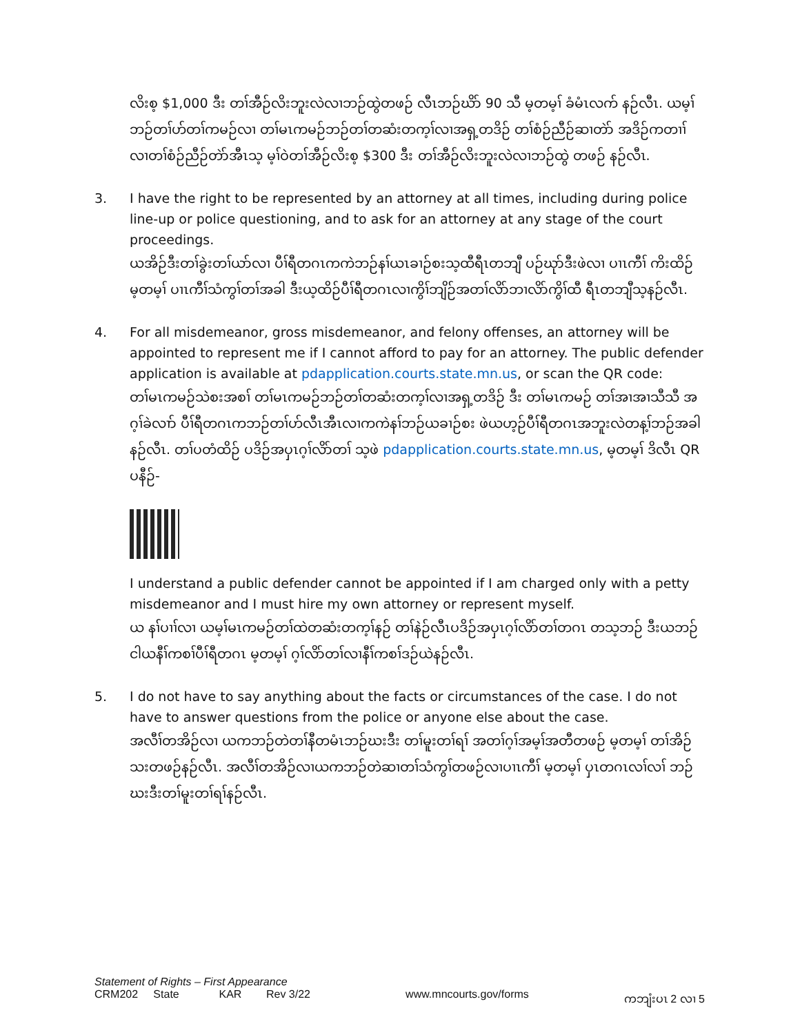လိးစ့ $1,000 ဒီး တၢ်အီဉ်လိးဘူးလဲလၢဘဉ်ထွဲတဖဉ် လီၤဘဉ်ဃိာ် 90 သီ မ့တမ့ၢ် ခံမံၤလက် နဉ်လီၤ. ယမ့ၢ်ဘဉ်တၢ်ဟ်တၢ်ကမဉ်လၢ တၢ်မၤကမဉ်ဘဉ်တၢ်တဆံးတက့ၢ်လၢအရှ့တဒိဉ် တၢ်စံဉ်ညီဉ်ဆၢတဲာ် အဒိဉ်ကတၢၢ်လၢတၢ်စံဉ်ညီဉ်တဲာ်အီၤသ့ မ့ၢ်ဝဲတၢ်အီဉ်လိးစ့ $300 ဒီး တၢ်အီဉ်လိးဘူးလဲလၢဘဉ်ထွဲ တဖဉ် နဉ်လီၤ.
3. I have the right to be represented by an attorney at all times, including during police line-up or police questioning, and to ask for an attorney at any stage of the court proceedings.
ယအိဉ်ဒီးတၢ်ခွဲးတၢ်ယာ်လၢ ပီၢ်ရီတဂၤကကဲဘဉ်နၢ်ယၤခၢဉ်စးသ့ထီရီၤတဘျီ ပဉ်ဃုာ်ဒီးဖဲလၢ ပၢၤကီၢ် ကိးထိဉ် မ့တမ့ၢ် ပၢၤကီၢ်သံကွၢ်တၢ်အခါ ဒီးယ့ထိဉ်ပီၢ်ရီတဂၤလၢကွိၢ်ဘျိဉ်အတၢ်လိာ်ဘၢလိာ်ကွိၢ်ထီ ရီၤတဘျီသ့နဉ်လီၤ.
4. For all misdemeanor, gross misdemeanor, and felony offenses, an attorney will be appointed to represent me if I cannot afford to pay for an attorney. The public defender application is available at pdapplication.courts.state.mn.us, or scan the QR code:
တၢ်မၤကမဉ်သဲစးအစၢ် တၢ်မၤကမဉ်ဘဉ်တၢ်တဆံးတက့ၢ်လၢအရှ့တဒိဉ် ဒီး တၢ်မၤကမဉ် တၢ်အၢအၢသီသီ အဂ့ၢ်ခဲလၢာ် ပီၢ်ရီတဂၤကဘဉ်တၢ်ဟ်လီၤအီၤလၢကကဲနၢ်ဘဉ်ယခၢဉ်စး ဖဲယဟ့ဉ်ပီၢ်ရီတဂၤအဘူးလဲတန့ၢ်ဘဉ်အခါနဉ်လီၤ. တၢ်ပတံထိဉ် ပဒိဉ်အပှၤဂ့ၢ်လိာ်တၢ် သ့ဖဲ pdapplication.courts.state.mn.us, မ့တမ့ၢ် ဒိလီၤ QR ပနီဉ်-
I understand a public defender cannot be appointed if I am charged only with a petty misdemeanor and I must hire my own attorney or represent myself.
ယ နၢ်ပၢၢ်လၢ ယမ့ၢ်မၤကမဉ်တၢ်ထဲတဆံးတက့ၢ်နဉ် တၢ်နဲဉ်လီၤပဒိဉ်အပှၤဂ့ၢ်လိာ်တၢ်တဂၤ တသ့ဘဉ် ဒီးယဘဉ်ငါယနီၢ်ကစၢ်ပီၢ်ရီတဂၤ မ့တမ့ၢ် ဂ့ၢ်လိာ်တၢ်လၢနီၢ်ကစၢ်ဒဉ်ယဲနဉ်လီၤ.
5. I do not have to say anything about the facts or circumstances of the case. I do not have to answer questions from the police or anyone else about the case.
အလီၢ်တအိဉ်လၢ ယကဘဉ်တဲတၢ်နီတမံၤဘဉ်ဃးဒီး တၢ်မူးတၢ်ရၢ် အတၢ်ဂ့ၢ်အမ့ၢ်အတီတဖဉ် မ့တမ့ၢ် တၢ်အိဉ်သးတဖဉ်နဉ်လီၤ. အလီၢ်တအိဉ်လၢယကဘဉ်တဲဆၢတၢ်သံကွၢ်တဖဉ်လၢပၢၤကီၢ် မ့တမ့ၢ် ပှၤတဂၤလၢ်လၢ် ဘဉ်ဃးဒီးတၢ်မူးတၢ်ရၢ်နဉ်လီၤ.
Statement of Rights – First Appearance
CRM202 State KAR Rev 3/22 www.mncourts.gov/forms ကဘျံးပၤ 2 လၢ 5